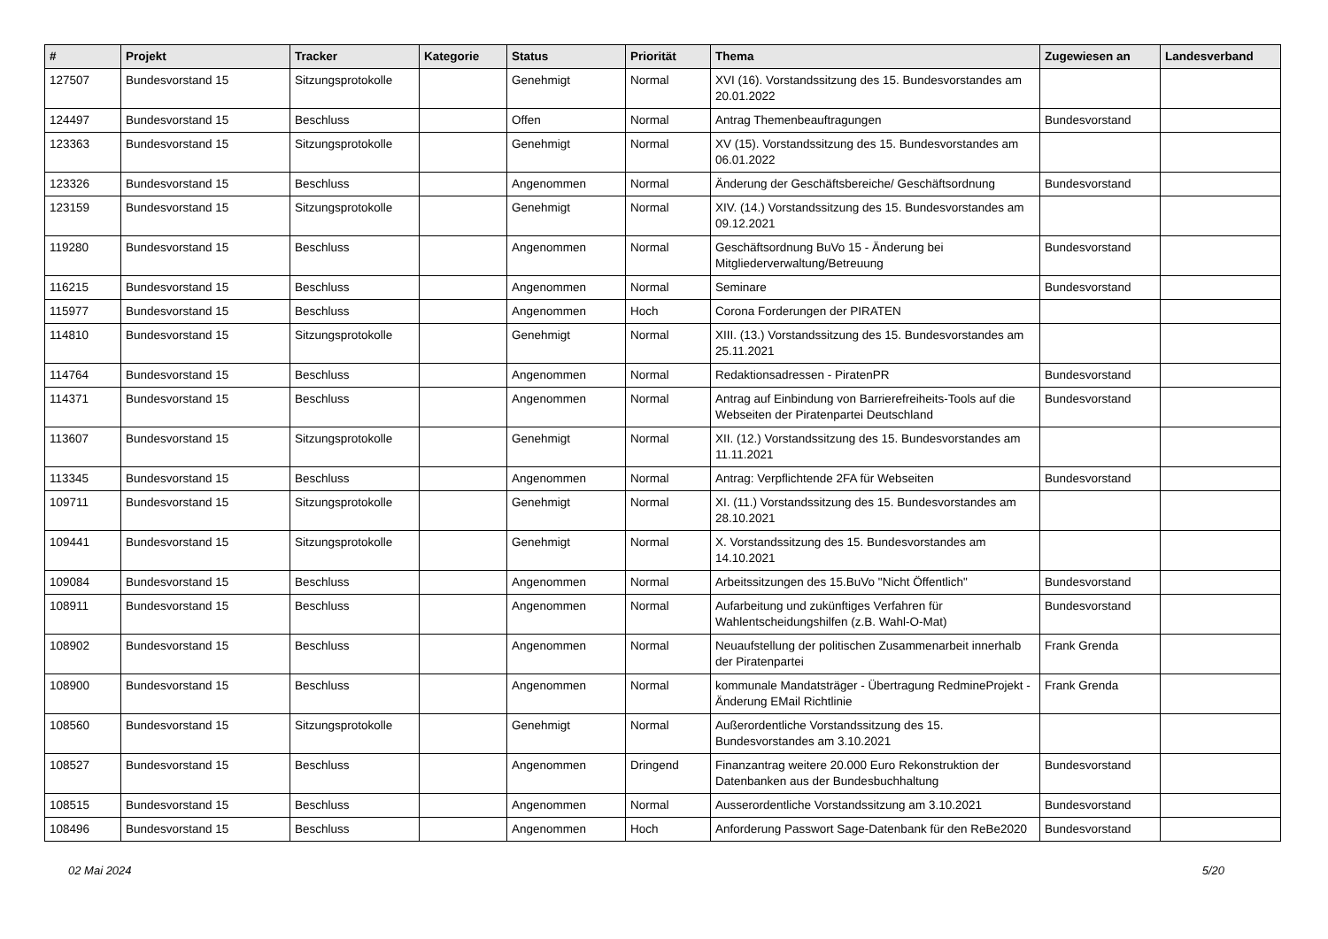| # | Projekt | Tracker | Kategorie | Status | Priorität | Thema | Zugewiesen an | Landesverband |
| --- | --- | --- | --- | --- | --- | --- | --- | --- |
| 127507 | Bundesvorstand 15 | Sitzungsprotokolle | | Genehmigt | Normal | XVI (16). Vorstandssitzung des 15. Bundesvorstandes am 20.01.2022 | | |
| 124497 | Bundesvorstand 15 | Beschluss | | Offen | Normal | Antrag Themenbeauftragungen | Bundesvorstand | |
| 123363 | Bundesvorstand 15 | Sitzungsprotokolle | | Genehmigt | Normal | XV (15). Vorstandssitzung des 15. Bundesvorstandes am 06.01.2022 | | |
| 123326 | Bundesvorstand 15 | Beschluss | | Angenommen | Normal | Änderung der Geschäftsbereiche/ Geschäftsordnung | Bundesvorstand | |
| 123159 | Bundesvorstand 15 | Sitzungsprotokolle | | Genehmigt | Normal | XIV. (14.) Vorstandssitzung des 15. Bundesvorstandes am 09.12.2021 | | |
| 119280 | Bundesvorstand 15 | Beschluss | | Angenommen | Normal | Geschäftsordnung BuVo 15 - Änderung bei Mitgliederverwaltung/Betreuung | Bundesvorstand | |
| 116215 | Bundesvorstand 15 | Beschluss | | Angenommen | Normal | Seminare | Bundesvorstand | |
| 115977 | Bundesvorstand 15 | Beschluss | | Angenommen | Hoch | Corona Forderungen der PIRATEN | | |
| 114810 | Bundesvorstand 15 | Sitzungsprotokolle | | Genehmigt | Normal | XIII. (13.) Vorstandssitzung des 15. Bundesvorstandes am 25.11.2021 | | |
| 114764 | Bundesvorstand 15 | Beschluss | | Angenommen | Normal | Redaktionsadressen - PiratenPR | Bundesvorstand | |
| 114371 | Bundesvorstand 15 | Beschluss | | Angenommen | Normal | Antrag auf Einbindung von Barrierefreiheits-Tools auf die Webseiten der Piratenpartei Deutschland | Bundesvorstand | |
| 113607 | Bundesvorstand 15 | Sitzungsprotokolle | | Genehmigt | Normal | XII. (12.) Vorstandssitzung des 15. Bundesvorstandes am 11.11.2021 | | |
| 113345 | Bundesvorstand 15 | Beschluss | | Angenommen | Normal | Antrag: Verpflichtende 2FA für Webseiten | Bundesvorstand | |
| 109711 | Bundesvorstand 15 | Sitzungsprotokolle | | Genehmigt | Normal | XI. (11.) Vorstandssitzung des 15. Bundesvorstandes am 28.10.2021 | | |
| 109441 | Bundesvorstand 15 | Sitzungsprotokolle | | Genehmigt | Normal | X. Vorstandssitzung des 15. Bundesvorstandes am 14.10.2021 | | |
| 109084 | Bundesvorstand 15 | Beschluss | | Angenommen | Normal | Arbeitssitzungen des 15.BuVo "Nicht Öffentlich" | Bundesvorstand | |
| 108911 | Bundesvorstand 15 | Beschluss | | Angenommen | Normal | Aufarbeitung und zukünftiges Verfahren für Wahlentscheidungshilfen (z.B. Wahl-O-Mat) | Bundesvorstand | |
| 108902 | Bundesvorstand 15 | Beschluss | | Angenommen | Normal | Neuaufstellung der politischen Zusammenarbeit innerhalb der Piratenpartei | Frank Grenda | |
| 108900 | Bundesvorstand 15 | Beschluss | | Angenommen | Normal | kommunale Mandatsträger - Übertragung RedmineProjekt - Änderung EMail Richtlinie | Frank Grenda | |
| 108560 | Bundesvorstand 15 | Sitzungsprotokolle | | Genehmigt | Normal | Außerordentliche Vorstandssitzung des 15. Bundesvorstandes am 3.10.2021 | | |
| 108527 | Bundesvorstand 15 | Beschluss | | Angenommen | Dringend | Finanzantrag weitere 20.000 Euro Rekonstruktion der Datenbanken aus der Bundesbuchhaltung | Bundesvorstand | |
| 108515 | Bundesvorstand 15 | Beschluss | | Angenommen | Normal | Ausserordentliche Vorstandssitzung am 3.10.2021 | Bundesvorstand | |
| 108496 | Bundesvorstand 15 | Beschluss | | Angenommen | Hoch | Anforderung Passwort Sage-Datenbank für den ReBe2020 | Bundesvorstand | |
02 Mai 2024 5/20